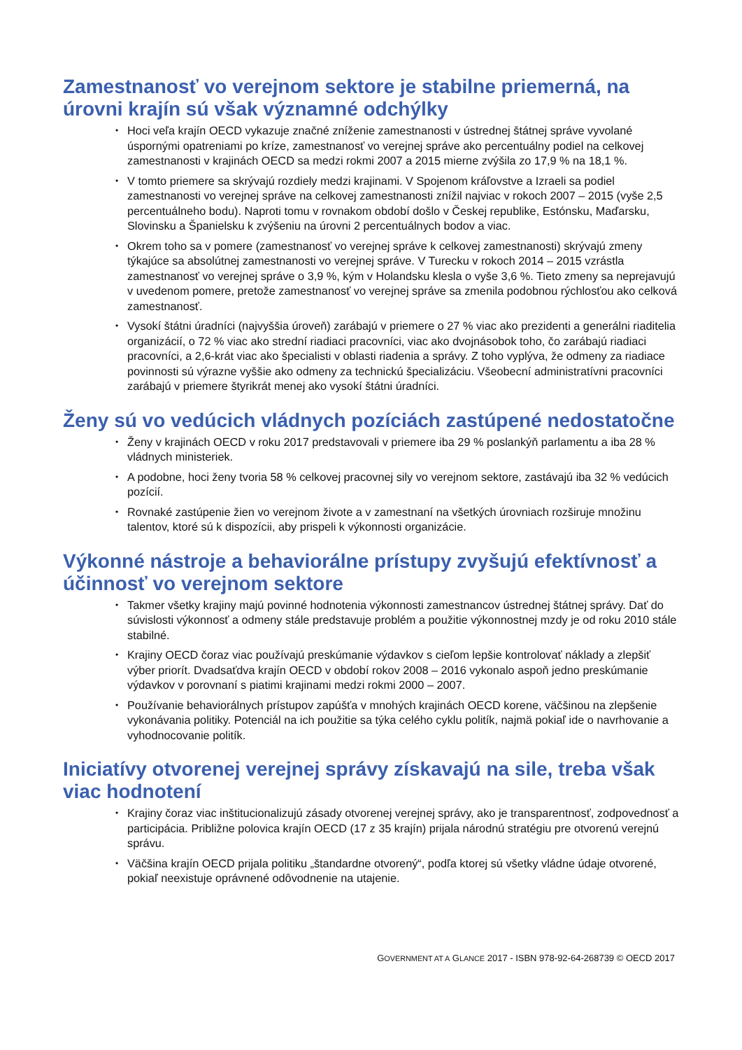Zamestnanosť vo verejnom sektore je stabilne priemerná, na úrovni krajín sú však významné odchýlky
• Hoci veľa krajín OECD vykazuje značné zníženie zamestnanosti v ústrednej štátnej správe vyvolané úspornými opatreniami po kríze, zamestnanosť vo verejnej správe ako percentuálny podiel na celkovej zamestnanosti v krajinách OECD sa medzi rokmi 2007 a 2015 mierne zvýšila zo 17,9 % na 18,1 %.
• V tomto priemere sa skrývajú rozdiely medzi krajinami. V Spojenom kráľovstve a Izraeli sa podiel zamestnanosti vo verejnej správe na celkovej zamestnanosti znížil najviac v rokoch 2007 – 2015 (vyše 2,5 percentuálneho bodu). Naproti tomu v rovnakom období došlo v Českej republike, Estónsku, Maďarsku, Slovinsku a Španielsku k zvýšeniu na úrovni 2 percentuálnych bodov a viac.
• Okrem toho sa v pomere (zamestnanosť vo verejnej správe k celkovej zamestnanosti) skrývajú zmeny týkajúce sa absolútnej zamestnanosti vo verejnej správe. V Turecku v rokoch 2014 – 2015 vzrástla zamestnanosť vo verejnej správe o 3,9 %, kým v Holandsku klesla o vyše 3,6 %. Tieto zmeny sa neprejavujú v uvedenom pomere, pretože zamestnanosť vo verejnej správe sa zmenila podobnou rýchlosťou ako celková zamestnanosť.
• Vysokí štátni úradníci (najvyššia úroveň) zarábajú v priemere o 27 % viac ako prezidenti a generálni riaditelia organizácií, o 72 % viac ako strední riadiaci pracovníci, viac ako dvojnásobok toho, čo zarábajú riadiaci pracovníci, a 2,6-krát viac ako špecialisti v oblasti riadenia a správy. Z toho vyplýva, že odmeny za riadiace povinnosti sú výrazne vyššie ako odmeny za technickú špecializáciu. Všeobecní administratívni pracovníci zarábajú v priemere štyrikrát menej ako vysokí štátni úradníci.
Ženy sú vo vedúcich vládnych pozíciách zastúpené nedostatočne
• Ženy v krajinách OECD v roku 2017 predstavovali v priemere iba 29 % poslankýň parlamentu a iba 28 % vládnych ministeriek.
• A podobne, hoci ženy tvoria 58 % celkovej pracovnej sily vo verejnom sektore, zastávajú iba 32 % vedúcich pozícií.
• Rovnaké zastúpenie žien vo verejnom živote a v zamestnaní na všetkých úrovniach rozširuje množinu talentov, ktoré sú k dispozícii, aby prispeli k výkonnosti organizácie.
Výkonné nástroje a behaviorálne prístupy zvyšujú efektívnosť a účinnosť vo verejnom sektore
• Takmer všetky krajiny majú povinné hodnotenia výkonnosti zamestnancov ústrednej štátnej správy. Dať do súvislosti výkonnosť a odmeny stále predstavuje problém a použitie výkonnostnej mzdy je od roku 2010 stále stabilné.
• Krajiny OECD čoraz viac používajú preskúmanie výdavkov s cieľom lepšie kontrolovať náklady a zlepšiť výber priorít. Dvadsaťdva krajín OECD v období rokov 2008 – 2016 vykonalo aspoň jedno preskúmanie výdavkov v porovnaní s piatimi krajinami medzi rokmi 2000 – 2007.
• Používanie behaviorálnych prístupov zapúšťa v mnohých krajinách OECD korene, väčšinou na zlepšenie vykonávania politiky. Potenciál na ich použitie sa týka celého cyklu politík, najmä pokiaľ ide o navrhovanie a vyhodnocovanie politík.
Iniciatívy otvorenej verejnej správy získavajú na sile, treba však viac hodnotení
• Krajiny čoraz viac inštitucionalizujú zásady otvorenej verejnej správy, ako je transparentnosť, zodpovednosť a participácia. Približne polovica krajín OECD (17 z 35 krajín) prijala národnú stratégiu pre otvorenú verejnú správu.
• Väčšina krajín OECD prijala politiku „štandardne otvorený“, podľa ktorej sú všetky vládne údaje otvorené, pokiaľ neexistuje oprávnené odôvodnenie na utajenie.
GOVERNMENT AT A GLANCE 2017 - ISBN 978-92-64-268739 © OECD 2017